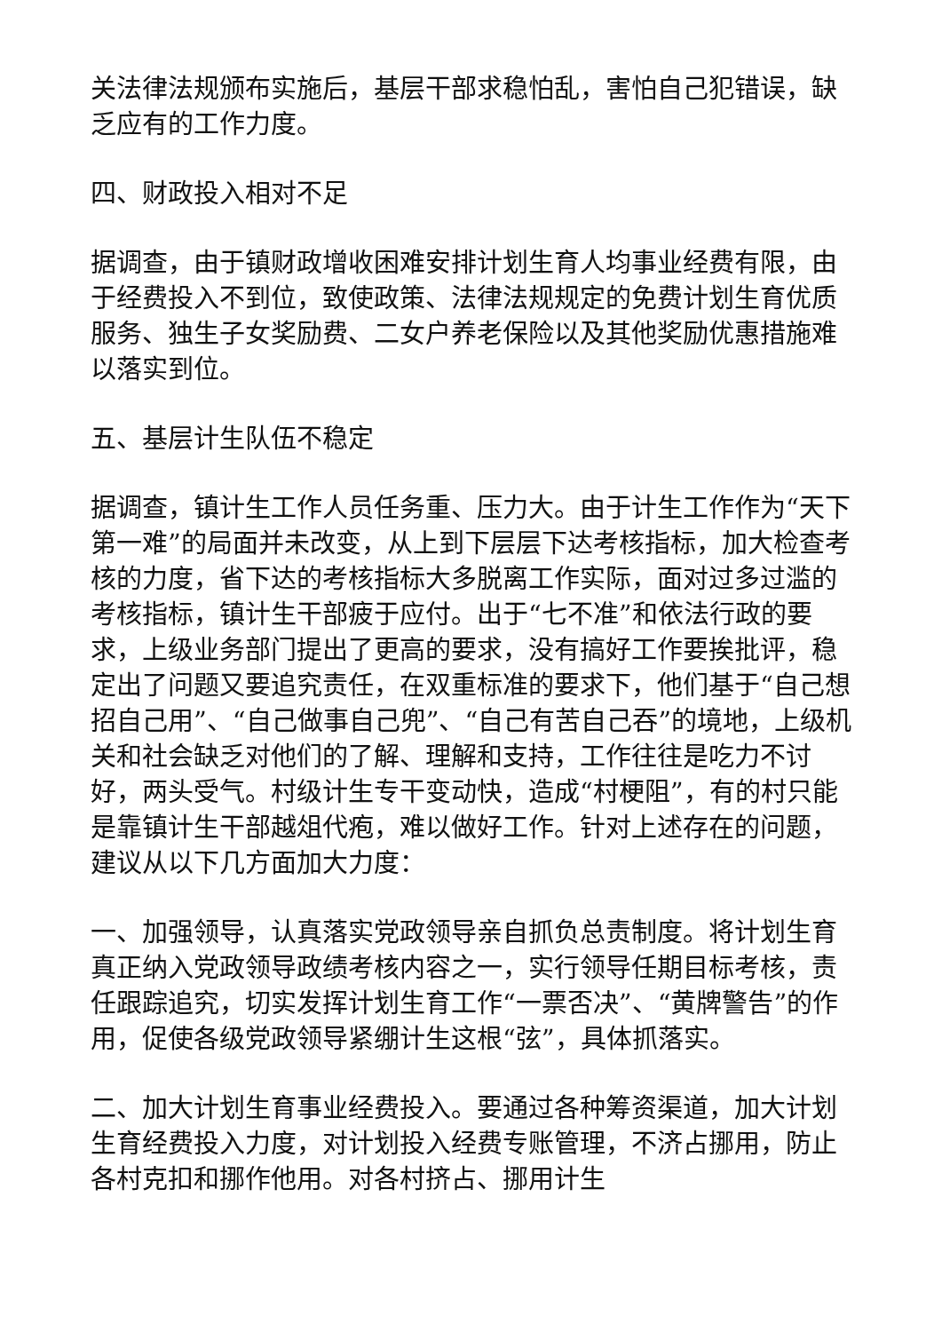关法律法规颁布实施后，基层干部求稳怕乱，害怕自己犯错误，缺乏应有的工作力度。
四、财政投入相对不足
据调查，由于镇财政增收困难安排计划生育人均事业经费有限，由于经费投入不到位，致使政策、法律法规规定的免费计划生育优质服务、独生子女奖励费、二女户养老保险以及其他奖励优惠措施难以落实到位。
五、基层计生队伍不稳定
据调查，镇计生工作人员任务重、压力大。由于计生工作作为“天下第一难”的局面并未改变，从上到下层层下达考核指标，加大检查考核的力度，省下达的考核指标大多脱离工作实际，面对过多过滥的考核指标，镇计生干部疲于应付。出于“七不准”和依法行政的要求，上级业务部门提出了更高的要求，没有搞好工作要挨批评，稳定出了问题又要追究责任，在双重标准的要求下，他们基于“自己想招自己用”、“自己做事自己兜”、“自己有苦自己吞”的境地，上级机关和社会缺乏对他们的了解、理解和支持，工作往往是吃力不讨好，两头受气。村级计生专干变动快，造成“村梗阻”，有的村只能是靠镇计生干部越俎代疱，难以做好工作。针对上述存在的问题，建议从以下几方面加大力度：
一、加强领导，认真落实党政领导亲自抓负总责制度。将计划生育真正纳入党政领导政绩考核内容之一，实行领导任期目标考核，责任跟踪追究，切实发挥计划生育工作“一票否决”、“黄牌警告”的作用，促使各级党政领导紧绷计生这根“弦”，具体抓落实。
二、加大计划生育事业经费投入。要通过各种筹资渠道，加大计划生育经费投入力度，对计划投入经费专账管理，不济占挪用，防止各村克扣和挪作他用。对各村挤占、挪用计生